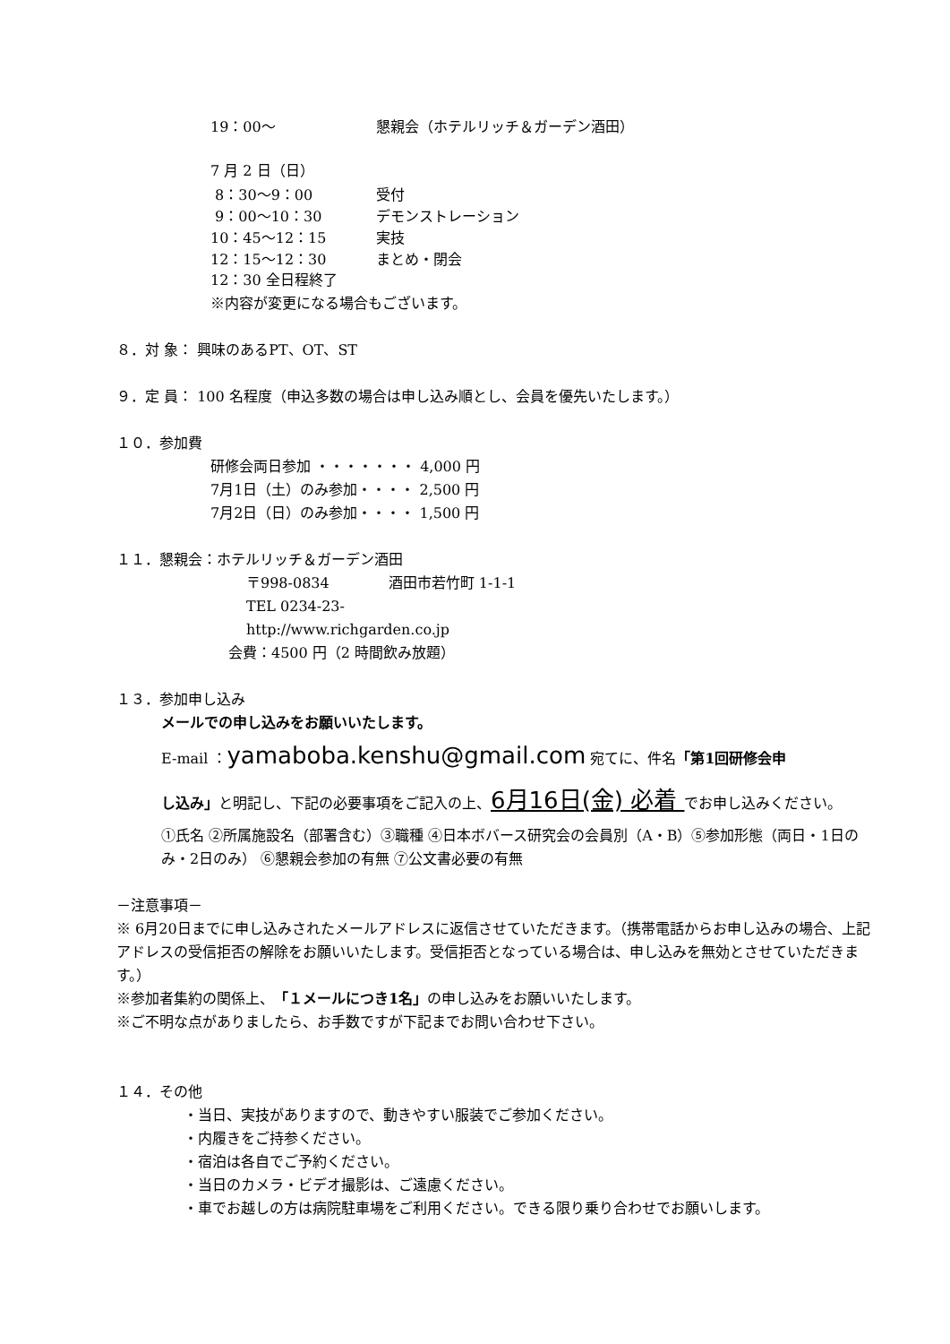19：00～ 懇親会（ホテルリッチ＆ガーデン酒田）
7 月 2 日（日）
8：30～9：00 受付
9：00～10：30 デモンストレーション
10：45～12：15 実技
12：15～12：30 まとめ・閉会
12：30 全日程終了
※内容が変更になる場合もございます。
８．対 象： 興味のあるPT、OT、ST
９．定 員： 100 名程度（申込多数の場合は申し込み順とし、会員を優先いたします。）
１０．参加費
研修会両日参加 ・・・・・・・ 4,000 円
7月1日（土）のみ参加・・・・ 2,500 円
7月2日（日）のみ参加・・・・ 1,500 円
１１．懇親会：ホテルリッチ＆ガーデン酒田
〒998-0834 酒田市若竹町 1-1-1
TEL 0234-23-
http://www.richgarden.co.jp
会費：4500 円（2 時間飲み放題）
１３．参加申し込み
メールでの申し込みをお願いいたします。
E-mail ：yamaboba.kenshu@gmail.com 宛てに、件名「第1回研修会申
し込み」と明記し、下記の必要事項をご記入の上、6月16日(金) 必着 でお申し込みください。
①氏名 ②所属施設名（部署含む）③職種 ④日本ボバース研究会の会員別（A・B）⑤参加形態（両日・1日のみ・2日のみ） ⑥懇親会参加の有無 ⑦公文書必要の有無
－注意事項－
※ 6月20日までに申し込みされたメールアドレスに返信させていただきます。（携帯電話からお申し込みの場合、上記アドレスの受信拒否の解除をお願いいたします。受信拒否となっている場合は、申し込みを無効とさせていただきます。）
※参加者集約の関係上、「１メールにつき1名」の申し込みをお願いいたします。
※ご不明な点がありましたら、お手数ですが下記までお問い合わせ下さい。
１４．その他
・当日、実技がありますので、動きやすい服装でご参加ください。
・内履きをご持参ください。
・宿泊は各自でご予約ください。
・当日のカメラ・ビデオ撮影は、ご遠慮ください。
・車でお越しの方は病院駐車場をご利用ください。できる限り乗り合わせでお願いします。